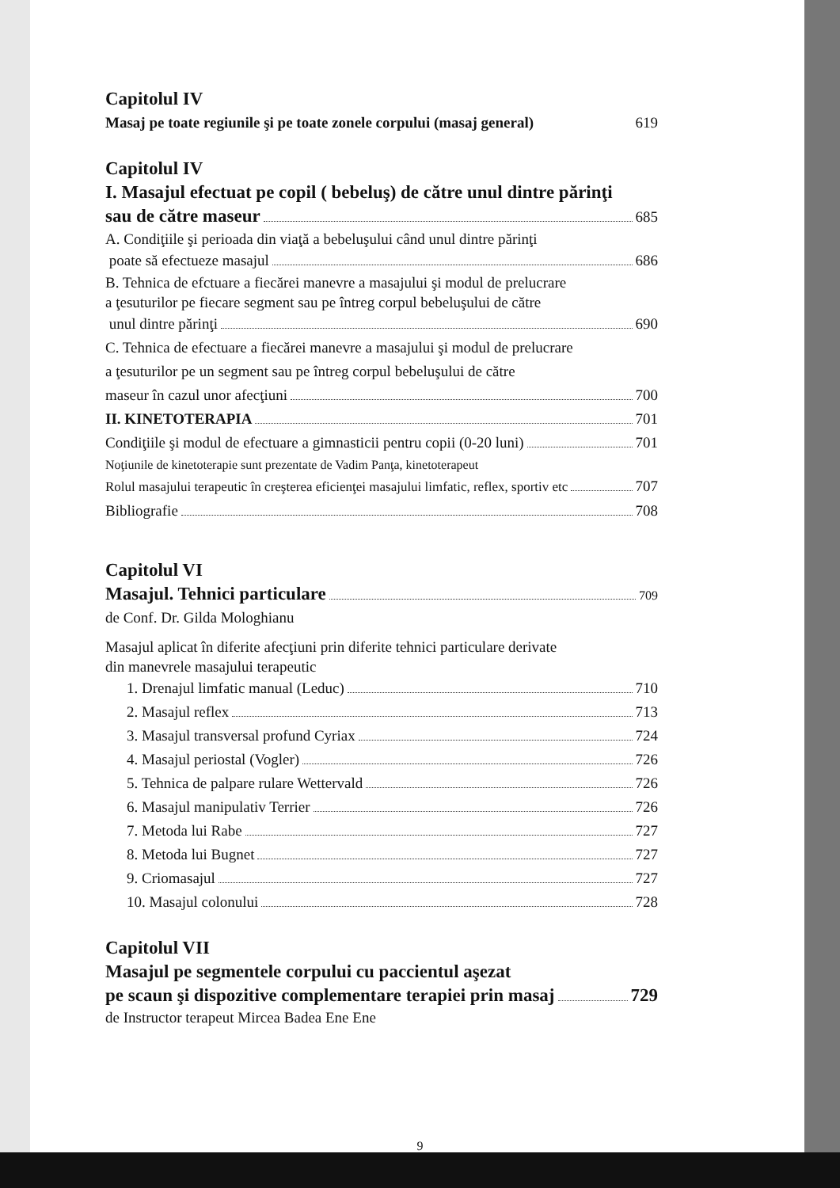Capitolul IV
Masaj pe toate regiunile şi pe toate zonele corpului (masaj general) 619
Capitolul IV
I. Masajul efectuat pe copil ( bebeluş) de către unul dintre părinţi
sau de către maseur 685
A. Condiţiile şi perioada din viaţă a bebeluşului când unul dintre părinţi
poate să efectueze masajul 686
B. Tehnica de efctuare a fiecărei manevre a masajului şi modul de prelucrare
a ţesuturilor pe fiecare segment sau pe întreg corpul bebeluşului de către
unul dintre părinţi 690
C. Tehnica de efectuare a fiecărei manevre a masajului şi modul de prelucrare
a ţesuturilor pe un segment sau pe întreg corpul bebeluşului de către
maseur în cazul unor afecţiuni 700
II. KINETOTERAPIA 701
Condiţiile şi modul de efectuare a gimnasticii pentru copii (0-20 luni) 701
Noţiunile de kinetoterapie sunt prezentate de Vadim Panţa, kinetoterapeut
Rolul masajului terapeutic în creşterea eficienţei masajului limfatic, reflex, sportiv etc 707
Bibliografie 708
Capitolul VI
Masajul. Tehnici particulare 709
de Conf. Dr. Gilda Mologhianu
Masajul aplicat în diferite afecţiuni prin diferite tehnici particulare derivate
din manevrele masajului terapeutic
1. Drenajul limfatic manual (Leduc) 710
2. Masajul reflex 713
3. Masajul transversal profund Cyriax 724
4. Masajul periostal (Vogler) 726
5. Tehnica de palpare rulare Wettervald 726
6. Masajul manipulativ Terrier 726
7. Metoda lui Rabe 727
8. Metoda lui Bugnet 727
9. Criomasajul 727
10. Masajul colonului 728
Capitolul VII
Masajul pe segmentele corpului cu paccientul aşezat
pe scaun şi dispozitive complementare terapiei prin masaj 729
de Instructor terapeut Mircea Badea Ene Ene
9